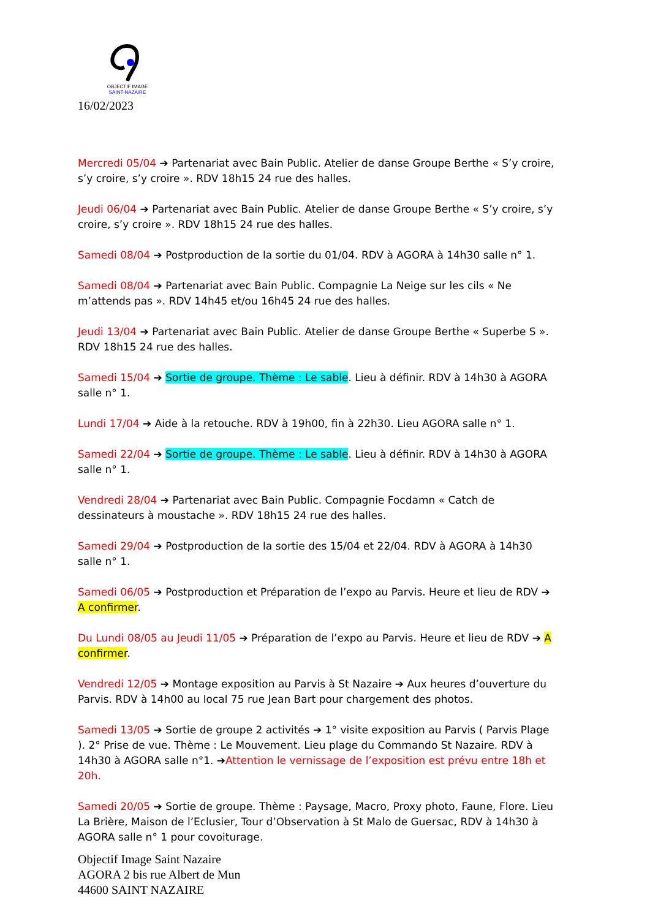OBJECTIF IMAGE
SAINT-NAZAIRE
16/02/2023
Mercredi 05/04 ➔ Partenariat avec Bain Public. Atelier de danse Groupe Berthe « S’y croire, s’y croire, s’y croire ». RDV 18h15 24 rue des halles.
Jeudi 06/04 ➔ Partenariat avec Bain Public. Atelier de danse Groupe Berthe « S’y croire, s’y croire, s’y croire ». RDV 18h15 24 rue des halles.
Samedi 08/04 ➔ Postproduction de la sortie du 01/04. RDV à AGORA à 14h30 salle n° 1.
Samedi 08/04 ➔ Partenariat avec Bain Public. Compagnie La Neige sur les cils « Ne m’attends pas ». RDV 14h45 et/ou 16h45 24 rue des halles.
Jeudi 13/04 ➔ Partenariat avec Bain Public. Atelier de danse Groupe Berthe « Superbe S ». RDV 18h15 24 rue des halles.
Samedi 15/04 ➔ Sortie de groupe. Thème : Le sable. Lieu à définir. RDV à 14h30 à AGORA salle n° 1.
Lundi 17/04 ➔ Aide à la retouche. RDV à 19h00, fin à 22h30. Lieu AGORA salle n° 1.
Samedi 22/04 ➔ Sortie de groupe. Thème : Le sable. Lieu à définir. RDV à 14h30 à AGORA salle n° 1.
Vendredi 28/04 ➔ Partenariat avec Bain Public. Compagnie Focdamn « Catch de dessinateurs à moustache ». RDV 18h15 24 rue des halles.
Samedi 29/04 ➔ Postproduction de la sortie des 15/04 et 22/04. RDV à AGORA à 14h30 salle n° 1.
Samedi 06/05 ➔ Postproduction et Préparation de l’expo au Parvis. Heure et lieu de RDV ➔ A confirmer.
Du Lundi 08/05 au Jeudi 11/05 ➔ Préparation de l’expo au Parvis. Heure et lieu de RDV ➔ A confirmer.
Vendredi 12/05 ➔ Montage exposition au Parvis à St Nazaire ➔ Aux heures d’ouverture du Parvis. RDV à 14h00 au local 75 rue Jean Bart pour chargement des photos.
Samedi 13/05 ➔ Sortie de groupe 2 activités ➔ 1° visite exposition au Parvis ( Parvis Plage ). 2° Prise de vue. Thème : Le Mouvement. Lieu plage du Commando St Nazaire. RDV à 14h30 à AGORA salle n°1. ➔Attention le vernissage de l’exposition est prévu entre 18h et 20h.
Samedi 20/05 ➔ Sortie de groupe. Thème : Paysage, Macro, Proxy photo, Faune, Flore. Lieu La Brière, Maison de l’Eclusier, Tour d’Observation à St Malo de Guersac, RDV à 14h30 à AGORA salle n° 1 pour covoiturage.
Objectif Image Saint Nazaire
AGORA 2 bis rue Albert de Mun
44600 SAINT NAZAIRE